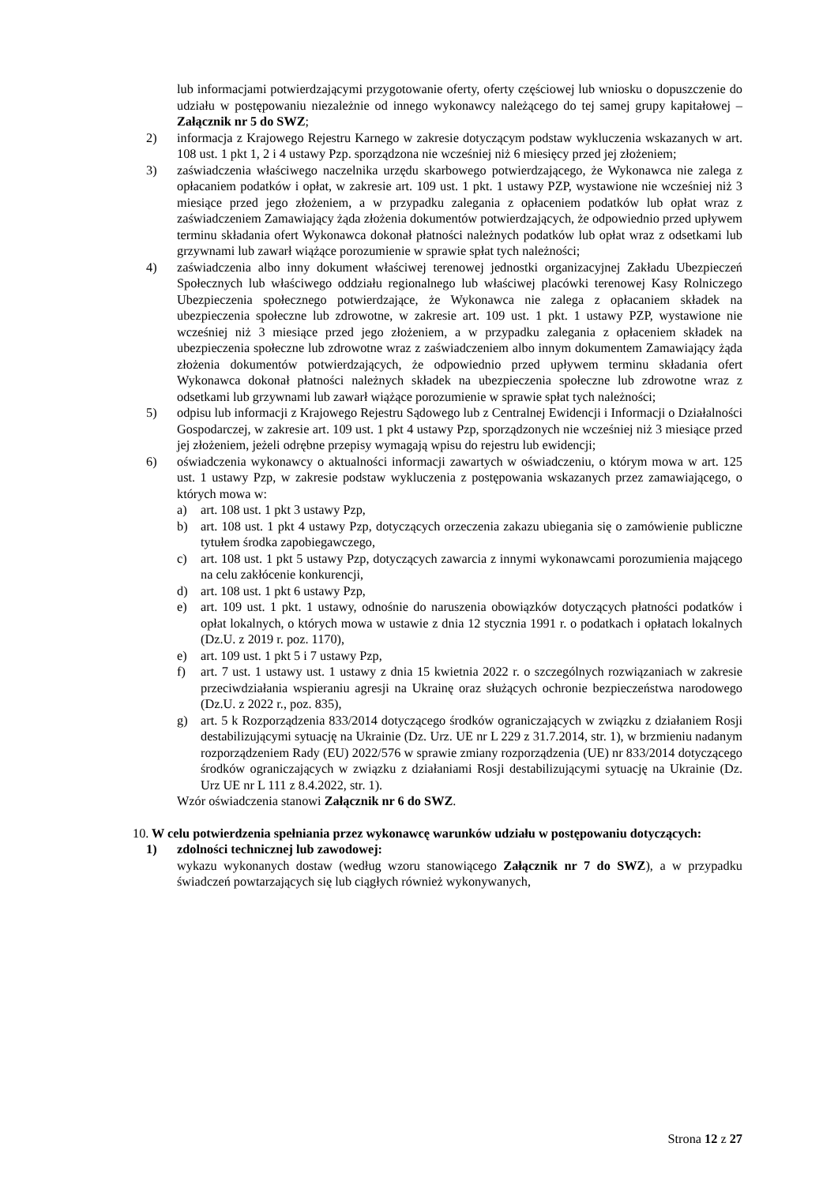lub informacjami potwierdzającymi przygotowanie oferty, oferty częściowej lub wniosku o dopuszczenie do udziału w postępowaniu niezależnie od innego wykonawcy należącego do tej samej grupy kapitałowej – Załącznik nr 5 do SWZ;
2) informacja z Krajowego Rejestru Karnego w zakresie dotyczącym podstaw wykluczenia wskazanych w art. 108 ust. 1 pkt 1, 2 i 4 ustawy Pzp. sporządzona nie wcześniej niż 6 miesięcy przed jej złożeniem;
3) zaświadczenia właściwego naczelnika urzędu skarbowego potwierdzającego, że Wykonawca nie zalega z opłacaniem podatków i opłat, w zakresie art. 109 ust. 1 pkt. 1 ustawy PZP, wystawione nie wcześniej niż 3 miesiące przed jego złożeniem, a w przypadku zalegania z opłaceniem podatków lub opłat wraz z zaświadczeniem Zamawiający żąda złożenia dokumentów potwierdzających, że odpowiednio przed upływem terminu składania ofert Wykonawca dokonał płatności należnych podatków lub opłat wraz z odsetkami lub grzywnami lub zawarł wiążące porozumienie w sprawie spłat tych należności;
4) zaświadczenia albo inny dokument właściwej terenowej jednostki organizacyjnej Zakładu Ubezpieczeń Społecznych lub właściwego oddziału regionalnego lub właściwej placówki terenowej Kasy Rolniczego Ubezpieczenia społecznego potwierdzające, że Wykonawca nie zalega z opłacaniem składek na ubezpieczenia społeczne lub zdrowotne, w zakresie art. 109 ust. 1 pkt. 1 ustawy PZP, wystawione nie wcześniej niż 3 miesiące przed jego złożeniem, a w przypadku zalegania z opłaceniem składek na ubezpieczenia społeczne lub zdrowotne wraz z zaświadczeniem albo innym dokumentem Zamawiający żąda złożenia dokumentów potwierdzających, że odpowiednio przed upływem terminu składania ofert Wykonawca dokonał płatności należnych składek na ubezpieczenia społeczne lub zdrowotne wraz z odsetkami lub grzywnami lub zawarł wiążące porozumienie w sprawie spłat tych należności;
5) odpisu lub informacji z Krajowego Rejestru Sądowego lub z Centralnej Ewidencji i Informacji o Działalności Gospodarczej, w zakresie art. 109 ust. 1 pkt 4 ustawy Pzp, sporządzonych nie wcześniej niż 3 miesiące przed jej złożeniem, jeżeli odrębne przepisy wymagają wpisu do rejestru lub ewidencji;
6) oświadczenia wykonawcy o aktualności informacji zawartych w oświadczeniu, o którym mowa w art. 125 ust. 1 ustawy Pzp, w zakresie podstaw wykluczenia z postępowania wskazanych przez zamawiającego, o których mowa w:
a) art. 108 ust. 1 pkt 3 ustawy Pzp,
b) art. 108 ust. 1 pkt 4 ustawy Pzp, dotyczących orzeczenia zakazu ubiegania się o zamówienie publiczne tytułem środka zapobiegawczego,
c) art. 108 ust. 1 pkt 5 ustawy Pzp, dotyczących zawarcia z innymi wykonawcami porozumienia mającego na celu zakłócenie konkurencji,
d) art. 108 ust. 1 pkt 6 ustawy Pzp,
e) art. 109 ust. 1 pkt. 1 ustawy, odnośnie do naruszenia obowiązków dotyczących płatności podatków i opłat lokalnych, o których mowa w ustawie z dnia 12 stycznia 1991 r. o podatkach i opłatach lokalnych (Dz.U. z 2019 r. poz. 1170),
e) art. 109 ust. 1 pkt 5 i 7 ustawy Pzp,
f) art. 7 ust. 1 ustawy ust. 1 ustawy z dnia 15 kwietnia 2022 r. o szczególnych rozwiązaniach w zakresie przeciwdziałania wspieraniu agresji na Ukrainę oraz służących ochronie bezpieczeństwa narodowego (Dz.U. z 2022 r., poz. 835),
g) art. 5 k Rozporządzenia 833/2014 dotyczącego środków ograniczających w związku z działaniem Rosji destabilizującymi sytuację na Ukrainie (Dz. Urz. UE nr L 229 z 31.7.2014, str. 1), w brzmieniu nadanym rozporządzeniem Rady (EU) 2022/576 w sprawie zmiany rozporządzenia (UE) nr 833/2014 dotyczącego środków ograniczających w związku z działaniami Rosji destabilizującymi sytuację na Ukrainie (Dz. Urz UE nr L 111 z 8.4.2022, str. 1).
Wzór oświadczenia stanowi Załącznik nr 6 do SWZ.
10. W celu potwierdzenia spełniania przez wykonawcę warunków udziału w postępowaniu dotyczących:
1) zdolności technicznej lub zawodowej:
wykazu wykonanych dostaw (według wzoru stanowiącego Załącznik nr 7 do SWZ), a w przypadku świadczeń powtarzających się lub ciągłych również wykonywanych,
Strona 12 z 27